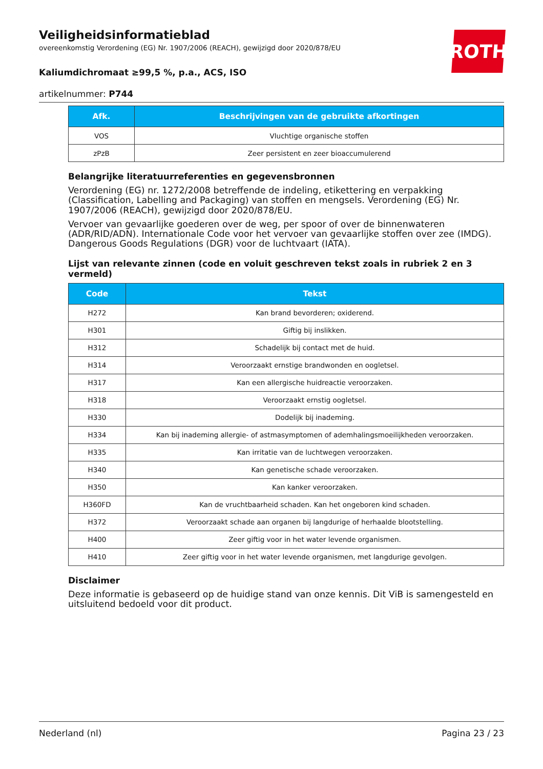ROTH
Veiligheidsinformatieblad
overeenkomstig Verordening (EG) Nr. 1907/2006 (REACH), gewijzigd door 2020/878/EU
Kaliumdichromaat ≥99,5 %, p.a., ACS, ISO
artikelnummer: P744
| Afk. | Beschrijvingen van de gebruikte afkortingen |
| --- | --- |
| VOS | Vluchtige organische stoffen |
| zPzB | Zeer persistent en zeer bioaccumulerend |
Belangrijke literatuurreferenties en gegevensbronnen
Verordening (EG) nr. 1272/2008 betreffende de indeling, etikettering en verpakking (Classification, Labelling and Packaging) van stoffen en mengsels. Verordening (EG) Nr. 1907/2006 (REACH), gewijzigd door 2020/878/EU.
Vervoer van gevaarlijke goederen over de weg, per spoor of over de binnenwateren (ADR/RID/ADN). Internationale Code voor het vervoer van gevaarlijke stoffen over zee (IMDG). Dangerous Goods Regulations (DGR) voor de luchtvaart (IATA).
Lijst van relevante zinnen (code en voluit geschreven tekst zoals in rubriek 2 en 3 vermeld)
| Code | Tekst |
| --- | --- |
| H272 | Kan brand bevorderen; oxiderend. |
| H301 | Giftig bij inslikken. |
| H312 | Schadelijk bij contact met de huid. |
| H314 | Veroorzaakt ernstige brandwonden en oogletsel. |
| H317 | Kan een allergische huidreactie veroorzaken. |
| H318 | Veroorzaakt ernstig oogletsel. |
| H330 | Dodelijk bij inademing. |
| H334 | Kan bij inademing allergie- of astmasymptomen of ademhalingsmoeilijkheden veroorzaken. |
| H335 | Kan irritatie van de luchtwegen veroorzaken. |
| H340 | Kan genetische schade veroorzaken. |
| H350 | Kan kanker veroorzaken. |
| H360FD | Kan de vruchtbaarheid schaden. Kan het ongeboren kind schaden. |
| H372 | Veroorzaakt schade aan organen bij langdurige of herhaalde blootstelling. |
| H400 | Zeer giftig voor in het water levende organismen. |
| H410 | Zeer giftig voor in het water levende organismen, met langdurige gevolgen. |
Disclaimer
Deze informatie is gebaseerd op de huidige stand van onze kennis. Dit ViB is samengesteld en uitsluitend bedoeld voor dit product.
Nederland (nl) Pagina 23 / 23